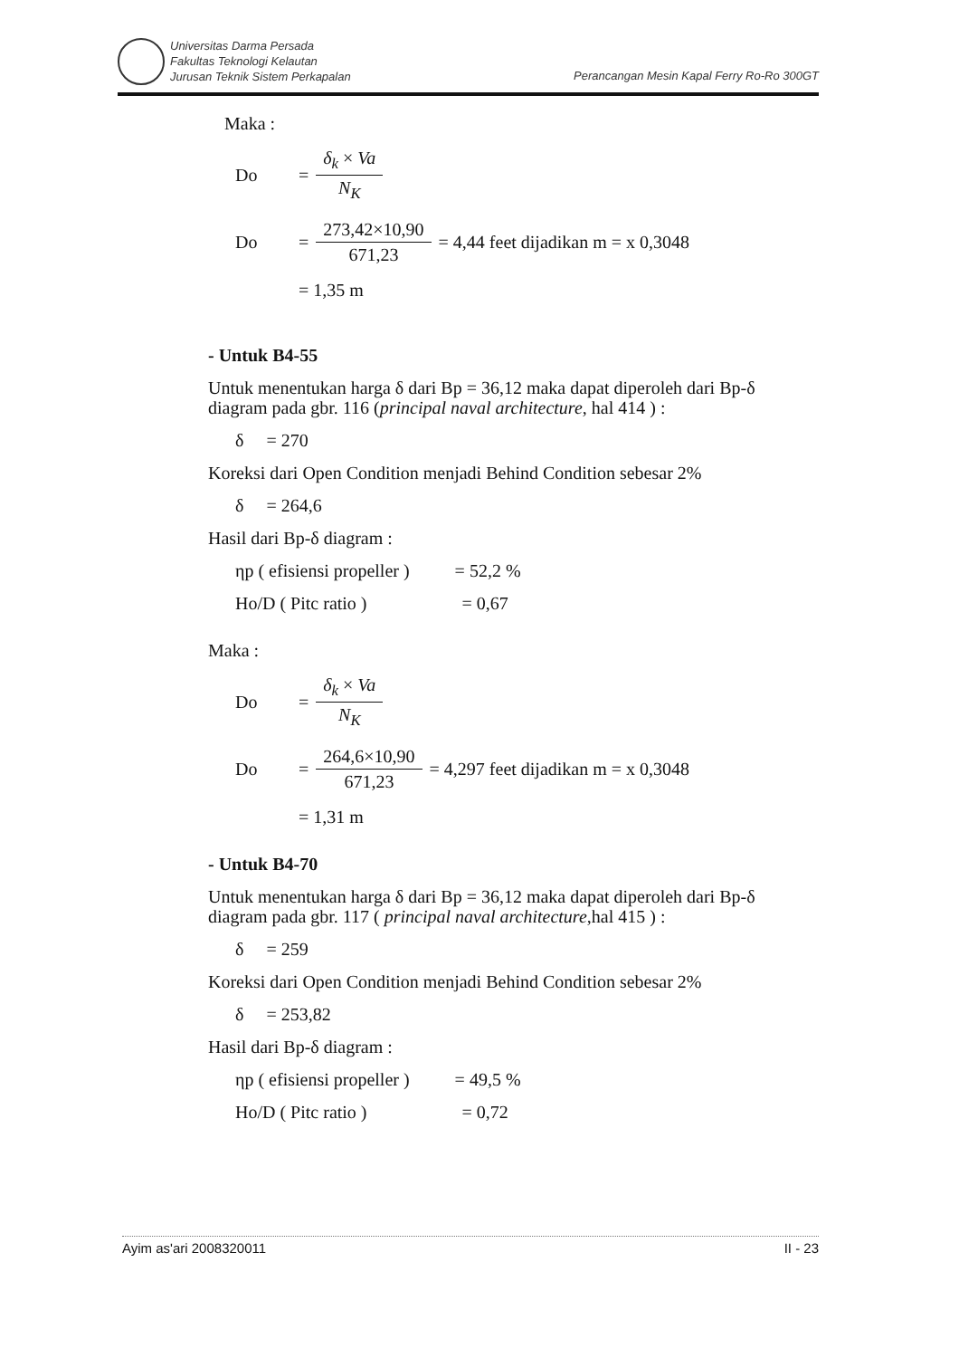Universitas Darma Persada
Fakultas Teknologi Kelautan
Jurusan Teknik Sistem Perkapalan
Perancangan Mesin Kapal Ferry Ro-Ro 300GT
Maka :
Do = δ<sub>k</sub> × Va N<sub>K</sub>
Do = 273,42×10,90 671,23 = 4,44 feet dijadikan m = x 0,3048
= 1,35 m
- Untuk B4-55
Untuk menentukan harga δ dari Bp = 36,12 maka dapat diperoleh dari Bp-δ diagram pada gbr. 116 (principal naval architecture, hal 414 ) :
δ = 270
Koreksi dari Open Condition menjadi Behind Condition sebesar 2%
δ = 264,6
Hasil dari Bp-δ diagram :
ηp ( efisiensi propeller ) = 52,2 %
Ho/D ( Pitc ratio ) = 0,67
Maka :
Do = δ<sub>k</sub> × Va N<sub>K</sub>
Do = 264,6×10,90 671,23 = 4,297 feet dijadikan m = x 0,3048
= 1,31 m
- Untuk B4-70
Untuk menentukan harga δ dari Bp = 36,12 maka dapat diperoleh dari Bp-δ diagram pada gbr. 117 ( principal naval architecture,hal 415 ) :
δ = 259
Koreksi dari Open Condition menjadi Behind Condition sebesar 2%
δ = 253,82
Hasil dari Bp-δ diagram :
ηp ( efisiensi propeller ) = 49,5 %
Ho/D ( Pitc ratio ) = 0,72
Ayim as'ari 2008320011 II - 23